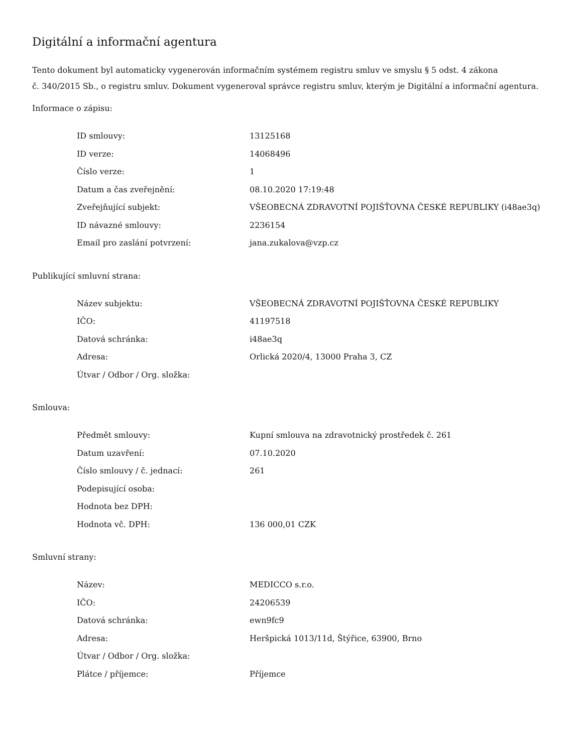Digitální a informační agentura
Tento dokument byl automaticky vygenerován informačním systémem registru smluv ve smyslu § 5 odst. 4 zákona
č. 340/2015 Sb., o registru smluv. Dokument vygeneroval správce registru smluv, kterým je Digitální a informační agentura.
Informace o zápisu:
| ID smlouvy: | 13125168 |
| ID verze: | 14068496 |
| Číslo verze: | 1 |
| Datum a čas zveřejnění: | 08.10.2020 17:19:48 |
| Zveřejňující subjekt: | VŠEOBECNÁ ZDRAVOTNÍ POJIŠŤOVNA ČESKÉ REPUBLIKY (i48ae3q) |
| ID návazné smlouvy: | 2236154 |
| Email pro zaslání potvrzení: | jana.zukalova@vzp.cz |
Publikující smluvní strana:
| Název subjektu: | VŠEOBECNÁ ZDRAVOTNÍ POJIŠŤOVNA ČESKÉ REPUBLIKY |
| IČO: | 41197518 |
| Datová schránka: | i48ae3q |
| Adresa: | Orlická 2020/4, 13000 Praha 3, CZ |
| Útvar / Odbor / Org. složka: | |
Smlouva:
| Předmět smlouvy: | Kupní smlouva na zdravotnický prostředek č. 261 |
| Datum uzavření: | 07.10.2020 |
| Číslo smlouvy / č. jednací: | 261 |
| Podepisující osoba: | |
| Hodnota bez DPH: | |
| Hodnota vč. DPH: | 136 000,01 CZK |
Smluvní strany:
| Název: | MEDICCO s.r.o. |
| IČO: | 24206539 |
| Datová schránka: | ewn9fc9 |
| Adresa: | Heršpická 1013/11d, Štýřice, 63900, Brno |
| Útvar / Odbor / Org. složka: | |
| Plátce / příjemce: | Příjemce |